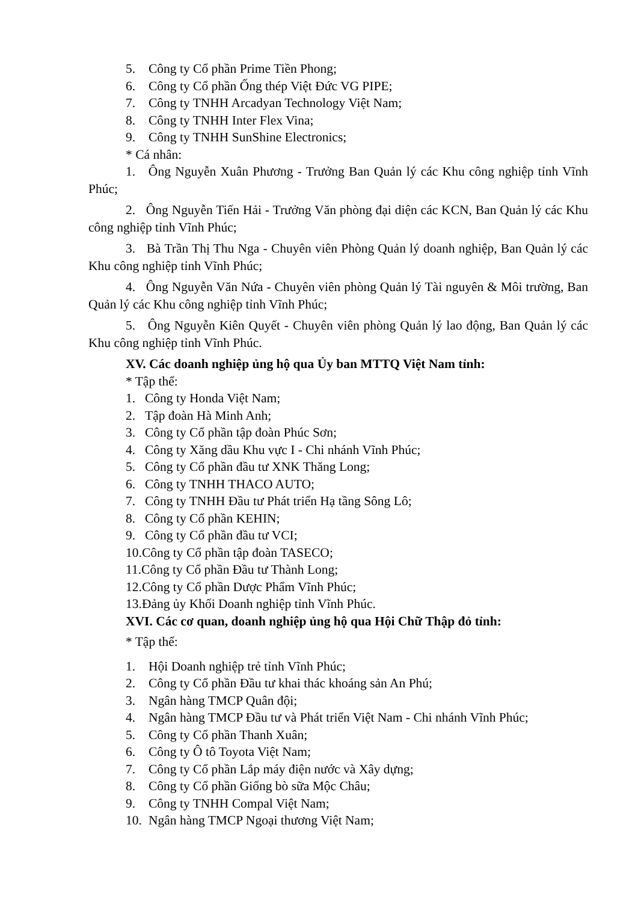5. Công ty Cổ phần Prime Tiền Phong;
6. Công ty Cổ phần Ống thép Việt Đức VG PIPE;
7. Công ty TNHH Arcadyan Technology Việt Nam;
8. Công ty TNHH Inter Flex Vina;
9. Công ty TNHH SunShine Electronics;
* Cá nhân:
1. Ông Nguyễn Xuân Phương - Trưởng Ban Quản lý các Khu công nghiệp tỉnh Vĩnh Phúc;
2. Ông Nguyễn Tiến Hải - Trưởng Văn phòng đại diện các KCN, Ban Quản lý các Khu công nghiệp tỉnh Vĩnh Phúc;
3. Bà Trần Thị Thu Nga - Chuyên viên Phòng Quản lý doanh nghiệp, Ban Quản lý các Khu công nghiệp tỉnh Vĩnh Phúc;
4. Ông Nguyễn Văn Nứa - Chuyên viên phòng Quản lý Tài nguyên & Môi trường, Ban Quản lý các Khu công nghiệp tỉnh Vĩnh Phúc;
5. Ông Nguyễn Kiên Quyết - Chuyên viên phòng Quản lý lao động, Ban Quản lý các Khu công nghiệp tỉnh Vĩnh Phúc.
XV. Các doanh nghiệp ủng hộ qua Ủy ban MTTQ Việt Nam tỉnh:
* Tập thể:
1. Công ty Honda Việt Nam;
2. Tập đoàn Hà Minh Anh;
3. Công ty Cổ phần tập đoàn Phúc Sơn;
4. Công ty Xăng dầu Khu vực I - Chi nhánh Vĩnh Phúc;
5. Công ty Cổ phần đầu tư XNK Thăng Long;
6. Công ty TNHH THACO AUTO;
7. Công ty TNHH Đầu tư Phát triển Hạ tầng Sông Lô;
8. Công ty Cổ phần KEHIN;
9. Công ty Cổ phần đầu tư VCI;
10.Công ty Cổ phần tập đoàn TASECO;
11.Công ty Cổ phần Đầu tư Thành Long;
12.Công ty Cổ phần Dược Phẩm Vĩnh Phúc;
13.Đảng ủy Khối Doanh nghiệp tỉnh Vĩnh Phúc.
XVI. Các cơ quan, doanh nghiệp ủng hộ qua Hội Chữ Thập đỏ tỉnh:
* Tập thể:
1. Hội Doanh nghiệp trẻ tỉnh Vĩnh Phúc;
2. Công ty Cổ phần Đầu tư khai thác khoáng sản An Phú;
3. Ngân hàng TMCP Quân đội;
4. Ngân hàng TMCP Đầu tư và Phát triển Việt Nam - Chi nhánh Vĩnh Phúc;
5. Công ty Cổ phần Thanh Xuân;
6. Công ty Ô tô Toyota Việt Nam;
7. Công ty Cổ phần Lắp máy điện nước và Xây dựng;
8. Công ty Cổ phần Giống bò sữa Mộc Châu;
9. Công ty TNHH Compal Việt Nam;
10. Ngân hàng TMCP Ngoại thương Việt Nam;